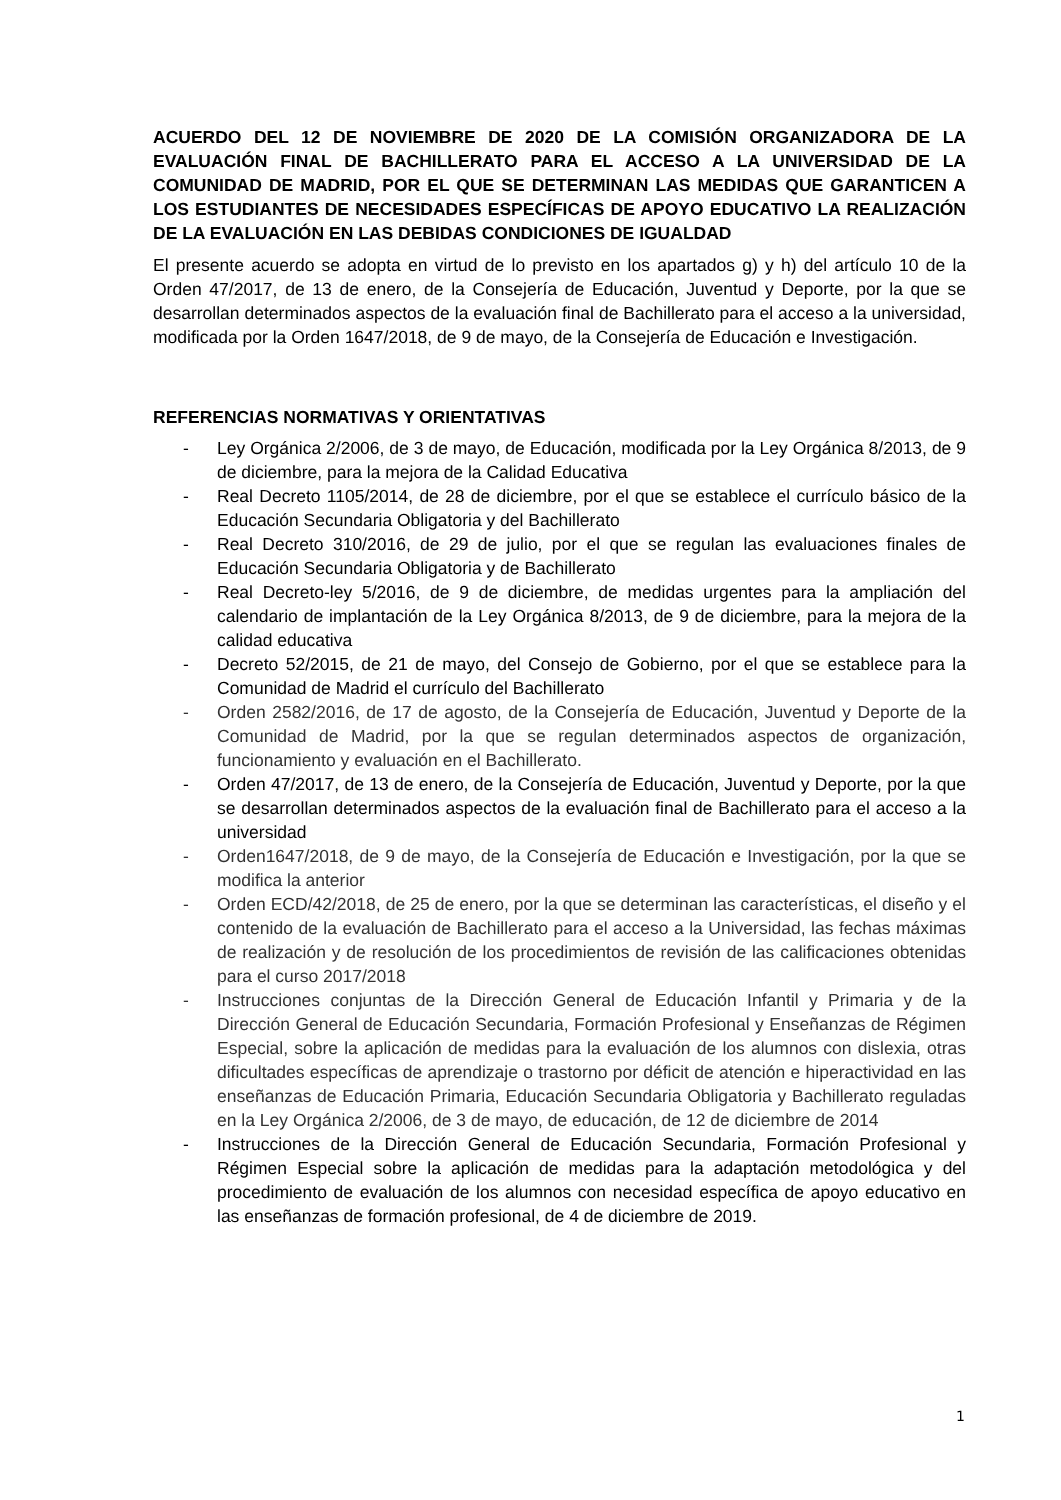ACUERDO DEL 12 DE NOVIEMBRE DE 2020 DE LA COMISIÓN ORGANIZADORA DE LA EVALUACIÓN FINAL DE BACHILLERATO PARA EL ACCESO A LA UNIVERSIDAD DE LA COMUNIDAD DE MADRID, POR EL QUE SE DETERMINAN LAS MEDIDAS QUE GARANTICEN A LOS ESTUDIANTES DE NECESIDADES ESPECÍFICAS DE APOYO EDUCATIVO LA REALIZACIÓN DE LA EVALUACIÓN EN LAS DEBIDAS CONDICIONES DE IGUALDAD
El presente acuerdo se adopta en virtud de lo previsto en los apartados g) y h) del artículo 10 de la Orden 47/2017, de 13 de enero, de la Consejería de Educación, Juventud y Deporte, por la que se desarrollan determinados aspectos de la evaluación final de Bachillerato para el acceso a la universidad, modificada por la Orden 1647/2018, de 9 de mayo, de la Consejería de Educación e Investigación.
REFERENCIAS NORMATIVAS Y ORIENTATIVAS
- Ley Orgánica 2/2006, de 3 de mayo, de Educación, modificada por la Ley Orgánica 8/2013, de 9 de diciembre, para la mejora de la Calidad Educativa
- Real Decreto 1105/2014, de 28 de diciembre, por el que se establece el currículo básico de la Educación Secundaria Obligatoria y del Bachillerato
- Real Decreto 310/2016, de 29 de julio, por el que se regulan las evaluaciones finales de Educación Secundaria Obligatoria y de Bachillerato
- Real Decreto-ley 5/2016, de 9 de diciembre, de medidas urgentes para la ampliación del calendario de implantación de la Ley Orgánica 8/2013, de 9 de diciembre, para la mejora de la calidad educativa
- Decreto 52/2015, de 21 de mayo, del Consejo de Gobierno, por el que se establece para la Comunidad de Madrid el currículo del Bachillerato
- Orden 2582/2016, de 17 de agosto, de la Consejería de Educación, Juventud y Deporte de la Comunidad de Madrid, por la que se regulan determinados aspectos de organización, funcionamiento y evaluación en el Bachillerato.
- Orden 47/2017, de 13 de enero, de la Consejería de Educación, Juventud y Deporte, por la que se desarrollan determinados aspectos de la evaluación final de Bachillerato para el acceso a la universidad
- Orden1647/2018, de 9 de mayo, de la Consejería de Educación e Investigación, por la que se modifica la anterior
- Orden ECD/42/2018, de 25 de enero, por la que se determinan las características, el diseño y el contenido de la evaluación de Bachillerato para el acceso a la Universidad, las fechas máximas de realización y de resolución de los procedimientos de revisión de las calificaciones obtenidas para el curso 2017/2018
- Instrucciones conjuntas de la Dirección General de Educación Infantil y Primaria y de la Dirección General de Educación Secundaria, Formación Profesional y Enseñanzas de Régimen Especial, sobre la aplicación de medidas para la evaluación de los alumnos con dislexia, otras dificultades específicas de aprendizaje o trastorno por déficit de atención e hiperactividad en las enseñanzas de Educación Primaria, Educación Secundaria Obligatoria y Bachillerato reguladas en la Ley Orgánica 2/2006, de 3 de mayo, de educación, de 12 de diciembre de 2014
- Instrucciones de la Dirección General de Educación Secundaria, Formación Profesional y Régimen Especial sobre la aplicación de medidas para la adaptación metodológica y del procedimiento de evaluación de los alumnos con necesidad específica de apoyo educativo en las enseñanzas de formación profesional, de 4 de diciembre de 2019.
1